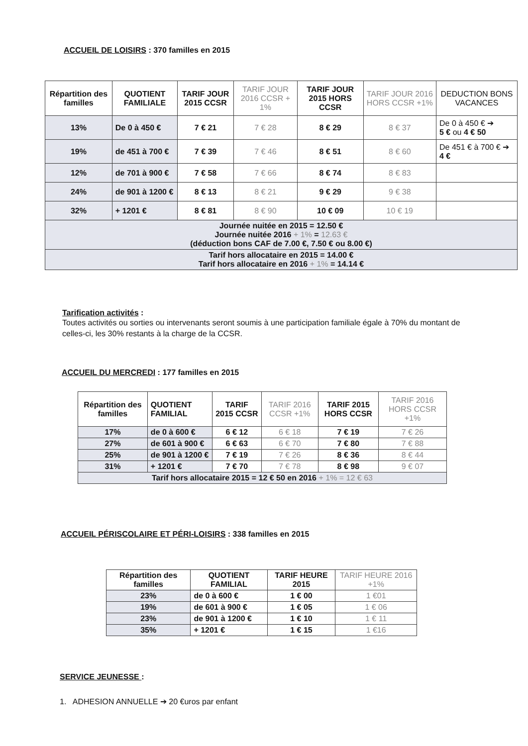ACCUEIL DE LOISIRS : 370 familles en 2015
| Répartition des familles | QUOTIENT FAMILIALE | TARIF JOUR 2015 CCSR | TARIF JOUR 2016 CCSR + 1% | TARIF JOUR 2015 HORS CCSR | TARIF JOUR 2016 HORS CCSR +1% | DEDUCTION BONS VACANCES |
| --- | --- | --- | --- | --- | --- | --- |
| 13% | De 0 à 450 € | 7 € 21 | 7 € 28 | 8 € 29 | 8 € 37 | De 0 à 450 € ➔ 5 € ou 4 € 50 |
| 19% | de 451 à 700 € | 7 € 39 | 7 € 46 | 8 € 51 | 8 € 60 | De 451 € à 700 € ➔ 4 € |
| 12% | de 701 à 900 € | 7 € 58 | 7 € 66 | 8 € 74 | 8 € 83 | |
| 24% | de 901 à 1200 € | 8 € 13 | 8 € 21 | 9 € 29 | 9 € 38 | |
| 32% | + 1201 € | 8 € 81 | 8 € 90 | 10 € 09 | 10 € 19 | |
| Journée nuitée en 2015 = 12.50 € Journée nuitée 2016 + 1% = 12.63 € (déduction bons CAF de 7.00 €, 7.50 € ou 8.00 €) | | | | | | |
| Tarif hors allocataire en 2015 = 14.00 € Tarif hors allocataire en 2016 + 1% = 14.14 € | | | | | | |
Tarification activités :
Toutes activités ou sorties ou intervenants seront soumis à une participation familiale égale à 70% du montant de celles-ci, les 30% restants à la charge de la CCSR.
ACCUEIL DU MERCREDI : 177 familles en 2015
| Répartition des familles | QUOTIENT FAMILIAL | TARIF 2015 CCSR | TARIF 2016 CCSR +1% | TARIF 2015 HORS CCSR | TARIF 2016 HORS CCSR +1% |
| --- | --- | --- | --- | --- | --- |
| 17% | de 0 à 600 € | 6 € 12 | 6 € 18 | 7 € 19 | 7 € 26 |
| 27% | de 601 à 900 € | 6 € 63 | 6 € 70 | 7 € 80 | 7 € 88 |
| 25% | de 901 à 1200 € | 7 € 19 | 7 € 26 | 8 € 36 | 8 € 44 |
| 31% | + 1201 € | 7 € 70 | 7 € 78 | 8 € 98 | 9 € 07 |
| Tarif hors allocataire 2015 = 12 € 50 en 2016 + 1% = 12 € 63 | | | | | |
ACCUEIL PÉRISCOLAIRE ET PÉRI-LOISIRS : 338 familles en 2015
| Répartition des familles | QUOTIENT FAMILIAL | TARIF HEURE 2015 | TARIF HEURE 2016 +1% |
| --- | --- | --- | --- |
| 23% | de 0 à 600 € | 1 € 00 | 1 €01 |
| 19% | de 601 à 900 € | 1 € 05 | 1 € 06 |
| 23% | de 901 à 1200 € | 1 € 10 | 1 € 11 |
| 35% | + 1201 € | 1 € 15 | 1 €16 |
SERVICE JEUNESSE :
1. ADHESION ANNUELLE ➔ 20 €uros par enfant